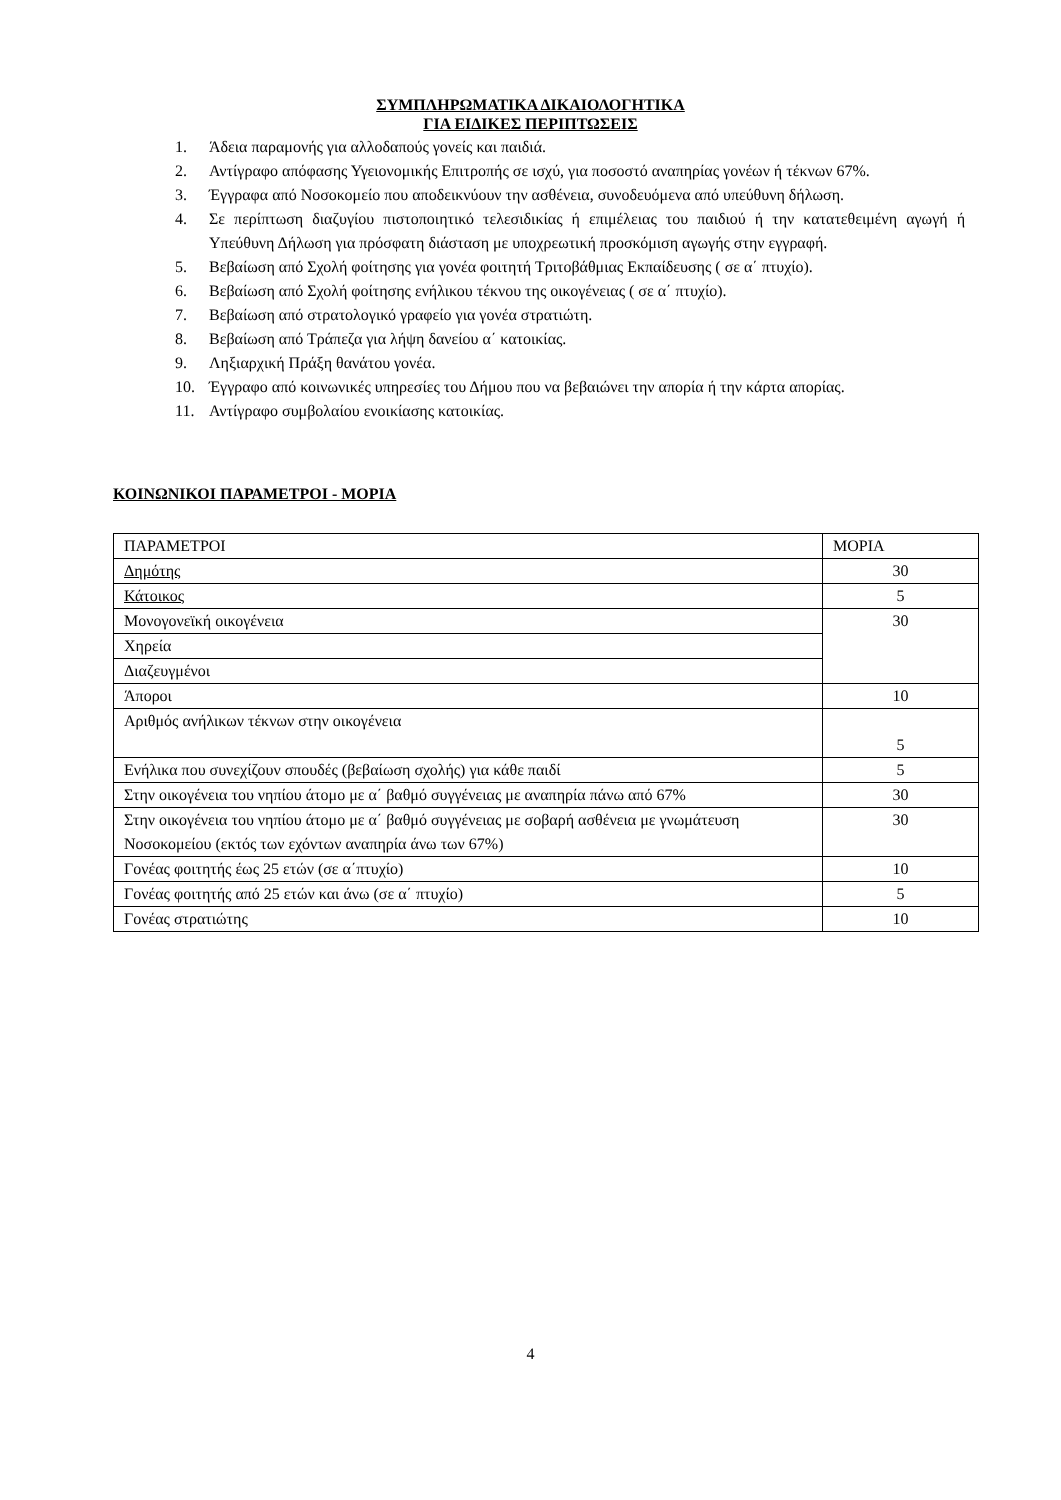ΣΥΜΠΛΗΡΩΜΑΤΙΚΑ ΔΙΚΑΙΟΛΟΓΗΤΙΚΑ
ΓΙΑ ΕΙΔΙΚΕΣ ΠΕΡΙΠΤΩΣΕΙΣ
1. Άδεια παραμονής για αλλοδαπούς γονείς και παιδιά.
2. Αντίγραφο απόφασης Υγειονομικής Επιτροπής σε ισχύ, για ποσοστό αναπηρίας γονέων ή τέκνων 67%.
3. Έγγραφα από Νοσοκομείο που αποδεικνύουν την ασθένεια, συνοδευόμενα από υπεύθυνη δήλωση.
4. Σε περίπτωση διαζυγίου πιστοποιητικό τελεσιδικίας ή επιμέλειας του παιδιού ή την κατατεθειμένη αγωγή ή Υπεύθυνη Δήλωση για πρόσφατη διάσταση με υποχρεωτική προσκόμιση αγωγής στην εγγραφή.
5. Βεβαίωση από Σχολή φοίτησης για γονέα φοιτητή Τριτοβάθμιας Εκπαίδευσης ( σε α΄ πτυχίο).
6. Βεβαίωση από Σχολή φοίτησης ενήλικου τέκνου της οικογένειας ( σε α΄ πτυχίο).
7. Βεβαίωση από στρατολογικό γραφείο για γονέα στρατιώτη.
8. Βεβαίωση από Τράπεζα για λήψη δανείου α΄ κατοικίας.
9. Ληξιαρχική Πράξη θανάτου γονέα.
10. Έγγραφο από κοινωνικές υπηρεσίες του Δήμου που να βεβαιώνει την απορία ή την κάρτα απορίας.
11. Αντίγραφο συμβολαίου ενοικίασης κατοικίας.
ΚΟΙΝΩΝΙΚΟΙ ΠΑΡΑΜΕΤΡΟΙ - ΜΟΡΙΑ
| ΠΑΡΑΜΕΤΡΟΙ | ΜΟΡΙΑ |
| Δημότης | 30 |
| Κάτοικος | 5 |
| Μονογονεϊκή οικογένεια | 30 |
| Χηρεία | |
| Διαζευγμένοι | |
| Άποροι | 10 |
| Αριθμός ανήλικων τέκνων στην οικογένεια | 5 |
| Ενήλικα που συνεχίζουν σπουδές (βεβαίωση σχολής) για κάθε παιδί | 5 |
| Στην οικογένεια του νηπίου άτομο με α΄ βαθμό συγγένειας με αναπηρία πάνω από 67% | 30 |
| Στην οικογένεια του νηπίου άτομο με α΄ βαθμό συγγένειας με σοβαρή ασθένεια με γνωμάτευση Νοσοκομείου (εκτός των εχόντων αναπηρία άνω των 67%) | 30 |
| Γονέας φοιτητής έως 25 ετών (σε α΄πτυχίο) | 10 |
| Γονέας φοιτητής από 25 ετών και άνω (σε α΄ πτυχίο) | 5 |
| Γονέας στρατιώτης | 10 |
4